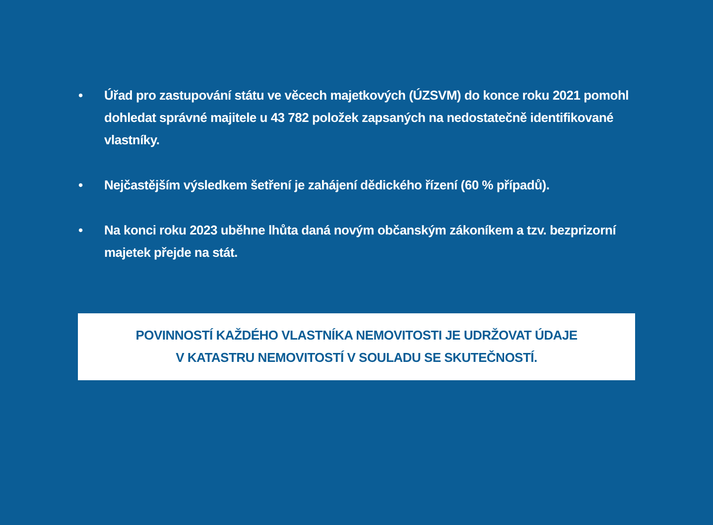• Úřad pro zastupování státu ve věcech majetkových (ÚZSVM) do konce roku 2021 pomohl dohledat správné majitele u 43 782 položek zapsaných na nedostatečně identifikované vlastníky.
• Nejčastějším výsledkem šetření je zahájení dědického řízení (60 % případů).
• Na konci roku 2023 uběhne lhůta daná novým občanským zákoníkem a tzv. bezprizorní majetek přejde na stát.
POVINNOSTÍ KAŽDÉHO VLASTNÍKA NEMOVITOSTI JE UDRŽOVAT ÚDAJE
V KATASTRU NEMOVITOSTÍ V SOULADU SE SKUTEČNOSTÍ.